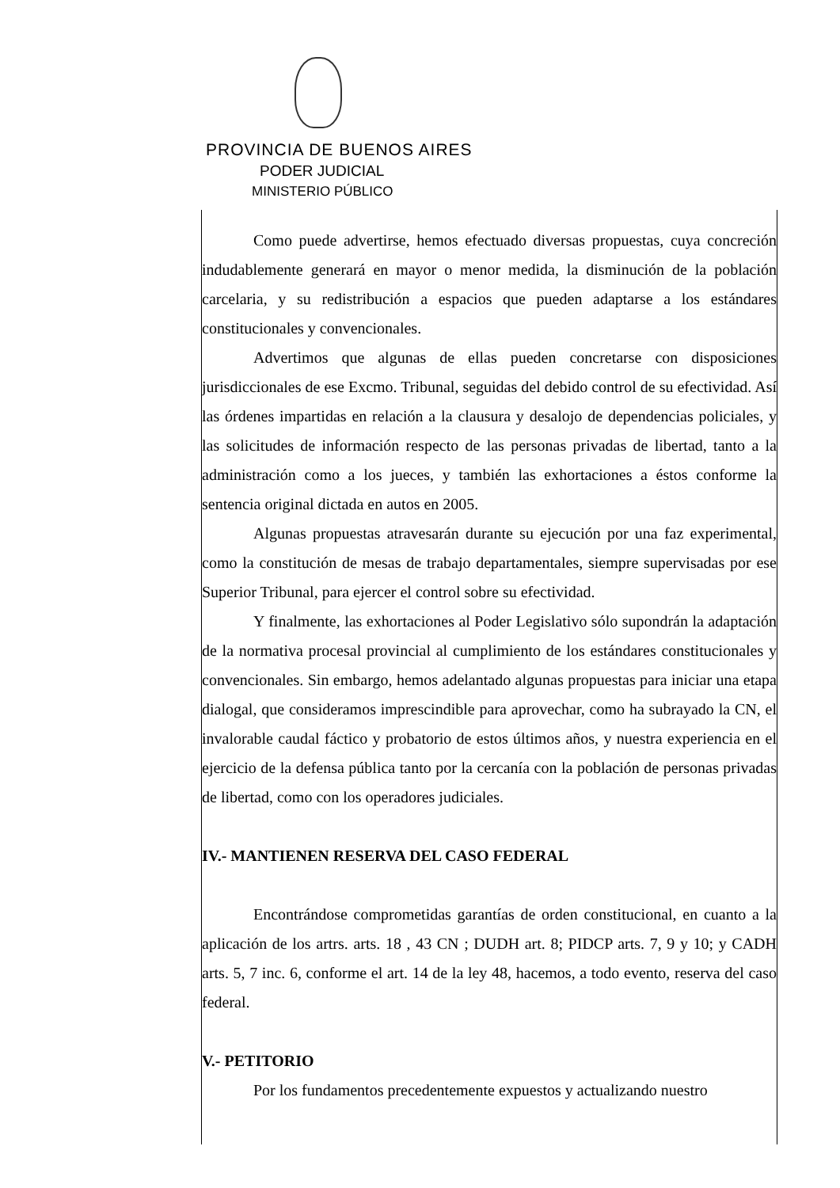PROVINCIA DE BUENOS AIRES
PODER JUDICIAL
MINISTERIO PÚBLICO
Como puede advertirse, hemos efectuado diversas propuestas, cuya concreción indudablemente generará en mayor o menor medida, la disminución de la población carcelaria, y su redistribución a espacios que pueden adaptarse a los estándares constitucionales y convencionales.
Advertimos que algunas de ellas pueden concretarse con disposiciones jurisdiccionales de ese Excmo. Tribunal, seguidas del debido control de su efectividad. Así las órdenes impartidas en relación a la clausura y desalojo de dependencias policiales, y las solicitudes de información respecto de las personas privadas de libertad, tanto a la administración como a los jueces, y también las exhortaciones a éstos conforme la sentencia original dictada en autos en 2005.
Algunas propuestas atravesarán durante su ejecución por una faz experimental, como la constitución de mesas de trabajo departamentales, siempre supervisadas por ese Superior Tribunal, para ejercer el control sobre su efectividad.
Y finalmente, las exhortaciones al Poder Legislativo sólo supondrán la adaptación de la normativa procesal provincial al cumplimiento de los estándares constitucionales y convencionales. Sin embargo, hemos adelantado algunas propuestas para iniciar una etapa dialogal, que consideramos imprescindible para aprovechar, como ha subrayado la CN, el invalorable caudal fáctico y probatorio de estos últimos años, y nuestra experiencia en el ejercicio de la defensa pública tanto por la cercanía con la población de personas privadas de libertad, como con los operadores judiciales.
IV.- MANTIENEN RESERVA DEL CASO FEDERAL
Encontrándose comprometidas garantías de orden constitucional, en cuanto a la aplicación de los artrs. arts. 18 , 43 CN ; DUDH art. 8; PIDCP arts. 7, 9 y 10; y CADH arts. 5, 7 inc. 6, conforme el art. 14 de la ley 48, hacemos, a todo evento, reserva del caso federal.
V.- PETITORIO
Por los fundamentos precedentemente expuestos y actualizando nuestro